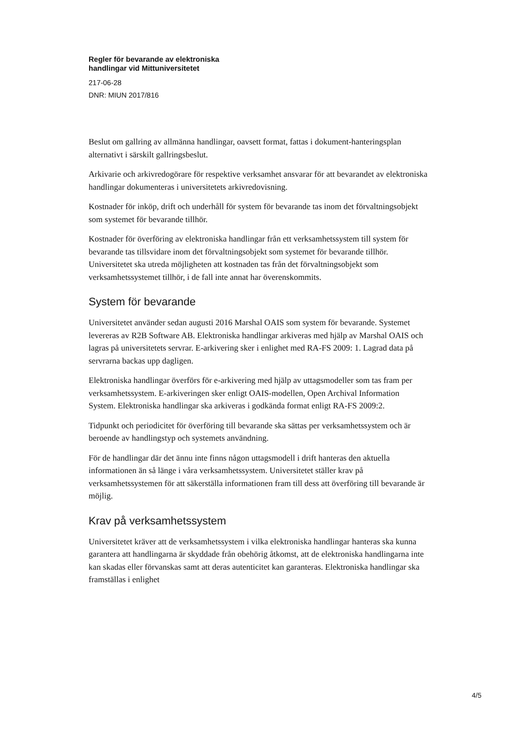Regler för bevarande av elektroniska
handlingar vid Mittuniversitetet
217-06-28
DNR: MIUN 2017/816
Beslut om gallring av allmänna handlingar, oavsett format, fattas i dokument-hanteringsplan alternativt i särskilt gallringsbeslut.
Arkivarie och arkivredogörare för respektive verksamhet ansvarar för att bevarandet av elektroniska handlingar dokumenteras i universitetets arkivredovisning.
Kostnader för inköp, drift och underhåll för system för bevarande tas inom det förvaltningsobjekt som systemet för bevarande tillhör.
Kostnader för överföring av elektroniska handlingar från ett verksamhetssystem till system för bevarande tas tillsvidare inom det förvaltningsobjekt som systemet för bevarande tillhör. Universitetet ska utreda möjligheten att kostnaden tas från det förvaltningsobjekt som verksamhetssystemet tillhör, i de fall inte annat har överenskommits.
System för bevarande
Universitetet använder sedan augusti 2016 Marshal OAIS som system för bevarande. Systemet levereras av R2B Software AB. Elektroniska handlingar arkiveras med hjälp av Marshal OAIS och lagras på universitetets servrar. E-arkivering sker i enlighet med RA-FS 2009: 1. Lagrad data på servrarna backas upp dagligen.
Elektroniska handlingar överförs för e-arkivering med hjälp av uttagsmodeller som tas fram per verksamhetssystem. E-arkiveringen sker enligt OAIS-modellen, Open Archival Information System. Elektroniska handlingar ska arkiveras i godkända format enligt RA-FS 2009:2.
Tidpunkt och periodicitet för överföring till bevarande ska sättas per verksamhetssystem och är beroende av handlingstyp och systemets användning.
För de handlingar där det ännu inte finns någon uttagsmodell i drift hanteras den aktuella informationen än så länge i våra verksamhetssystem. Universitetet ställer krav på verksamhetssystemen för att säkerställa informationen fram till dess att överföring till bevarande är möjlig.
Krav på verksamhetssystem
Universitetet kräver att de verksamhetssystem i vilka elektroniska handlingar hanteras ska kunna garantera att handlingarna är skyddade från obehörig åtkomst, att de elektroniska handlingarna inte kan skadas eller förvanskas samt att deras autenticitet kan garanteras. Elektroniska handlingar ska framställas i enlighet
4/5